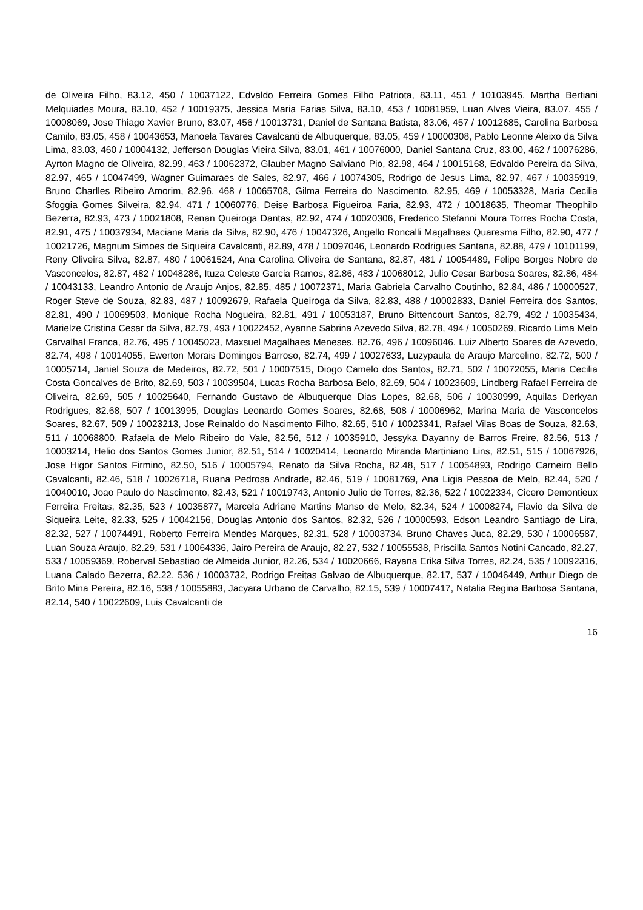de Oliveira Filho, 83.12, 450 / 10037122, Edvaldo Ferreira Gomes Filho Patriota, 83.11, 451 / 10103945, Martha Bertiani Melquiades Moura, 83.10, 452 / 10019375, Jessica Maria Farias Silva, 83.10, 453 / 10081959, Luan Alves Vieira, 83.07, 455 / 10008069, Jose Thiago Xavier Bruno, 83.07, 456 / 10013731, Daniel de Santana Batista, 83.06, 457 / 10012685, Carolina Barbosa Camilo, 83.05, 458 / 10043653, Manoela Tavares Cavalcanti de Albuquerque, 83.05, 459 / 10000308, Pablo Leonne Aleixo da Silva Lima, 83.03, 460 / 10004132, Jefferson Douglas Vieira Silva, 83.01, 461 / 10076000, Daniel Santana Cruz, 83.00, 462 / 10076286, Ayrton Magno de Oliveira, 82.99, 463 / 10062372, Glauber Magno Salviano Pio, 82.98, 464 / 10015168, Edvaldo Pereira da Silva, 82.97, 465 / 10047499, Wagner Guimaraes de Sales, 82.97, 466 / 10074305, Rodrigo de Jesus Lima, 82.97, 467 / 10035919, Bruno Charlles Ribeiro Amorim, 82.96, 468 / 10065708, Gilma Ferreira do Nascimento, 82.95, 469 / 10053328, Maria Cecilia Sfoggia Gomes Silveira, 82.94, 471 / 10060776, Deise Barbosa Figueiroa Faria, 82.93, 472 / 10018635, Theomar Theophilo Bezerra, 82.93, 473 / 10021808, Renan Queiroga Dantas, 82.92, 474 / 10020306, Frederico Stefanni Moura Torres Rocha Costa, 82.91, 475 / 10037934, Maciane Maria da Silva, 82.90, 476 / 10047326, Angello Roncalli Magalhaes Quaresma Filho, 82.90, 477 / 10021726, Magnum Simoes de Siqueira Cavalcanti, 82.89, 478 / 10097046, Leonardo Rodrigues Santana, 82.88, 479 / 10101199, Reny Oliveira Silva, 82.87, 480 / 10061524, Ana Carolina Oliveira de Santana, 82.87, 481 / 10054489, Felipe Borges Nobre de Vasconcelos, 82.87, 482 / 10048286, Ituza Celeste Garcia Ramos, 82.86, 483 / 10068012, Julio Cesar Barbosa Soares, 82.86, 484 / 10043133, Leandro Antonio de Araujo Anjos, 82.85, 485 / 10072371, Maria Gabriela Carvalho Coutinho, 82.84, 486 / 10000527, Roger Steve de Souza, 82.83, 487 / 10092679, Rafaela Queiroga da Silva, 82.83, 488 / 10002833, Daniel Ferreira dos Santos, 82.81, 490 / 10069503, Monique Rocha Nogueira, 82.81, 491 / 10053187, Bruno Bittencourt Santos, 82.79, 492 / 10035434, Marielze Cristina Cesar da Silva, 82.79, 493 / 10022452, Ayanne Sabrina Azevedo Silva, 82.78, 494 / 10050269, Ricardo Lima Melo Carvalhal Franca, 82.76, 495 / 10045023, Maxsuel Magalhaes Meneses, 82.76, 496 / 10096046, Luiz Alberto Soares de Azevedo, 82.74, 498 / 10014055, Ewerton Morais Domingos Barroso, 82.74, 499 / 10027633, Luzypaula de Araujo Marcelino, 82.72, 500 / 10005714, Janiel Souza de Medeiros, 82.72, 501 / 10007515, Diogo Camelo dos Santos, 82.71, 502 / 10072055, Maria Cecilia Costa Goncalves de Brito, 82.69, 503 / 10039504, Lucas Rocha Barbosa Belo, 82.69, 504 / 10023609, Lindberg Rafael Ferreira de Oliveira, 82.69, 505 / 10025640, Fernando Gustavo de Albuquerque Dias Lopes, 82.68, 506 / 10030999, Aquilas Derkyan Rodrigues, 82.68, 507 / 10013995, Douglas Leonardo Gomes Soares, 82.68, 508 / 10006962, Marina Maria de Vasconcelos Soares, 82.67, 509 / 10023213, Jose Reinaldo do Nascimento Filho, 82.65, 510 / 10023341, Rafael Vilas Boas de Souza, 82.63, 511 / 10068800, Rafaela de Melo Ribeiro do Vale, 82.56, 512 / 10035910, Jessyka Dayanny de Barros Freire, 82.56, 513 / 10003214, Helio dos Santos Gomes Junior, 82.51, 514 / 10020414, Leonardo Miranda Martiniano Lins, 82.51, 515 / 10067926, Jose Higor Santos Firmino, 82.50, 516 / 10005794, Renato da Silva Rocha, 82.48, 517 / 10054893, Rodrigo Carneiro Bello Cavalcanti, 82.46, 518 / 10026718, Ruana Pedrosa Andrade, 82.46, 519 / 10081769, Ana Ligia Pessoa de Melo, 82.44, 520 / 10040010, Joao Paulo do Nascimento, 82.43, 521 / 10019743, Antonio Julio de Torres, 82.36, 522 / 10022334, Cicero Demontieux Ferreira Freitas, 82.35, 523 / 10035877, Marcela Adriane Martins Manso de Melo, 82.34, 524 / 10008274, Flavio da Silva de Siqueira Leite, 82.33, 525 / 10042156, Douglas Antonio dos Santos, 82.32, 526 / 10000593, Edson Leandro Santiago de Lira, 82.32, 527 / 10074491, Roberto Ferreira Mendes Marques, 82.31, 528 / 10003734, Bruno Chaves Juca, 82.29, 530 / 10006587, Luan Souza Araujo, 82.29, 531 / 10064336, Jairo Pereira de Araujo, 82.27, 532 / 10055538, Priscilla Santos Notini Cancado, 82.27, 533 / 10059369, Roberval Sebastiao de Almeida Junior, 82.26, 534 / 10020666, Rayana Erika Silva Torres, 82.24, 535 / 10092316, Luana Calado Bezerra, 82.22, 536 / 10003732, Rodrigo Freitas Galvao de Albuquerque, 82.17, 537 / 10046449, Arthur Diego de Brito Mina Pereira, 82.16, 538 / 10055883, Jacyara Urbano de Carvalho, 82.15, 539 / 10007417, Natalia Regina Barbosa Santana, 82.14, 540 / 10022609, Luis Cavalcanti de
16